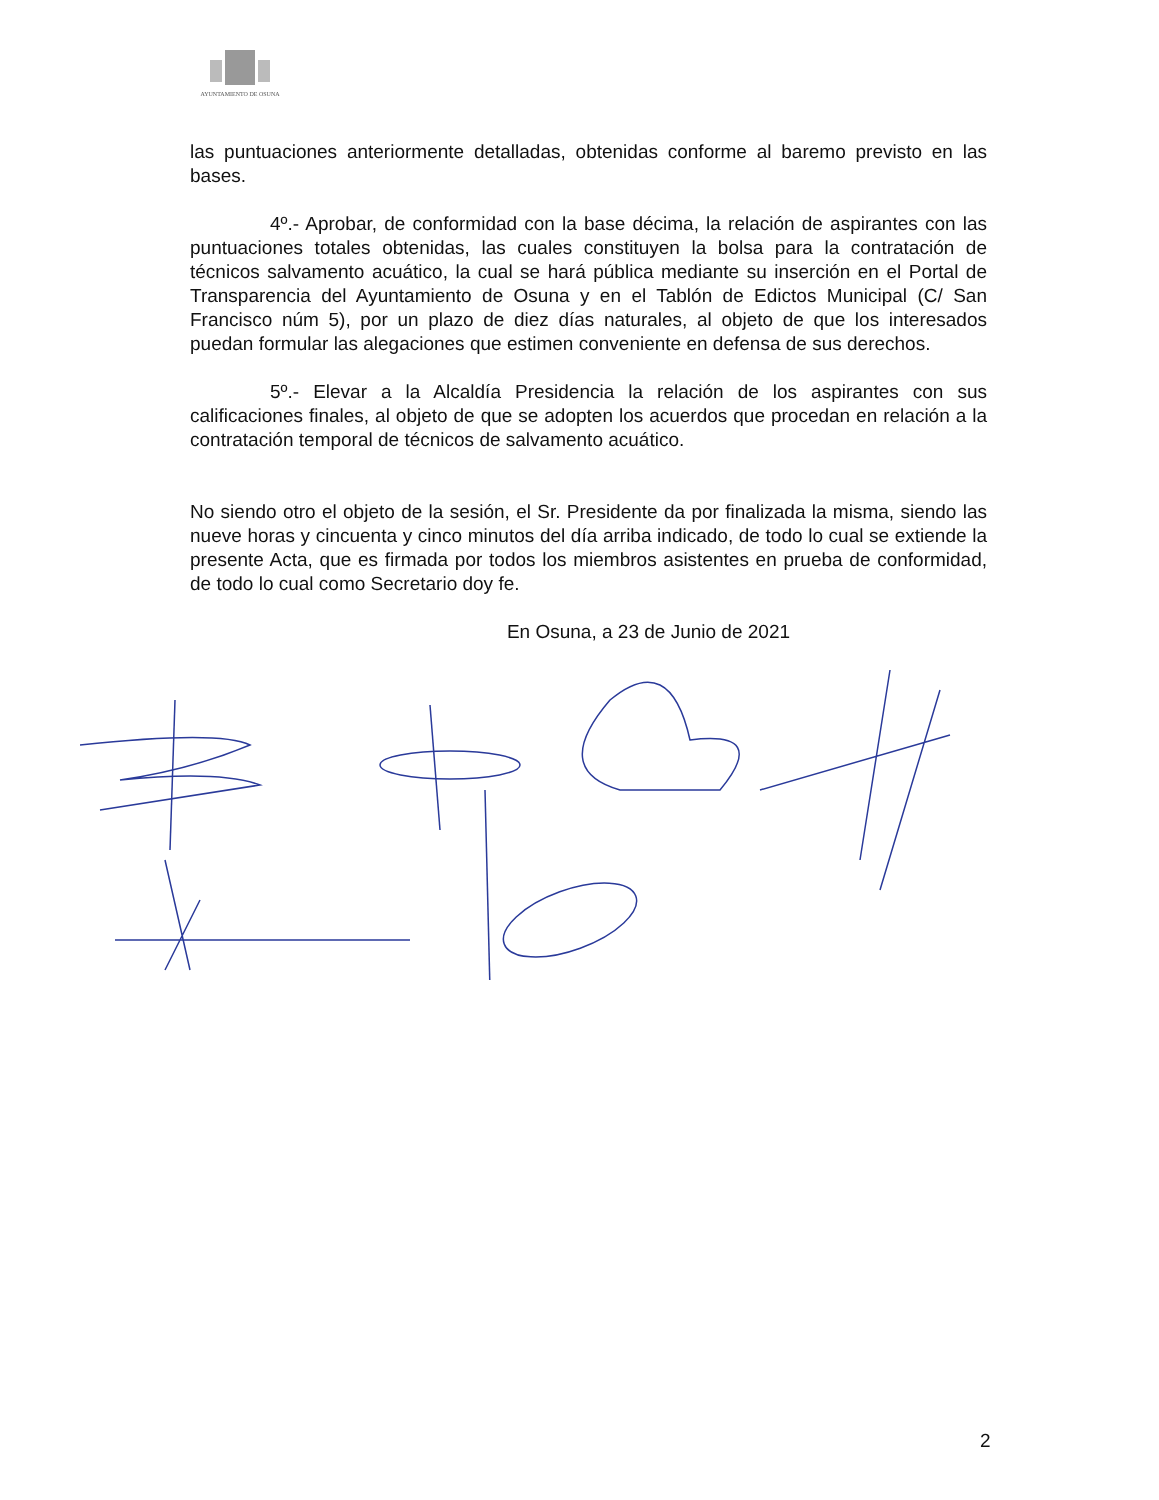AYUNTAMIENTO DE OSUNA
las puntuaciones anteriormente detalladas, obtenidas conforme al baremo previsto en las bases.
4º.- Aprobar, de conformidad con la base décima, la relación de aspirantes con las puntuaciones totales obtenidas, las cuales constituyen la bolsa para la contratación de técnicos salvamento acuático, la cual se hará pública mediante su inserción en el Portal de Transparencia del Ayuntamiento de Osuna y en el Tablón de Edictos Municipal (C/ San Francisco núm 5), por un plazo de diez días naturales, al objeto de que los interesados puedan formular las alegaciones que estimen conveniente en defensa de sus derechos.
5º.- Elevar a la Alcaldía Presidencia la relación de los aspirantes con sus calificaciones finales, al objeto de que se adopten los acuerdos que procedan en relación a la contratación temporal de técnicos de salvamento acuático.
No siendo otro el objeto de la sesión, el Sr. Presidente da por finalizada la misma, siendo las nueve horas y cincuenta y cinco minutos del día arriba indicado, de todo lo cual se extiende la presente Acta, que es firmada por todos los miembros asistentes en prueba de conformidad, de todo lo cual como Secretario doy fe.
En Osuna, a 23 de Junio de 2021
2